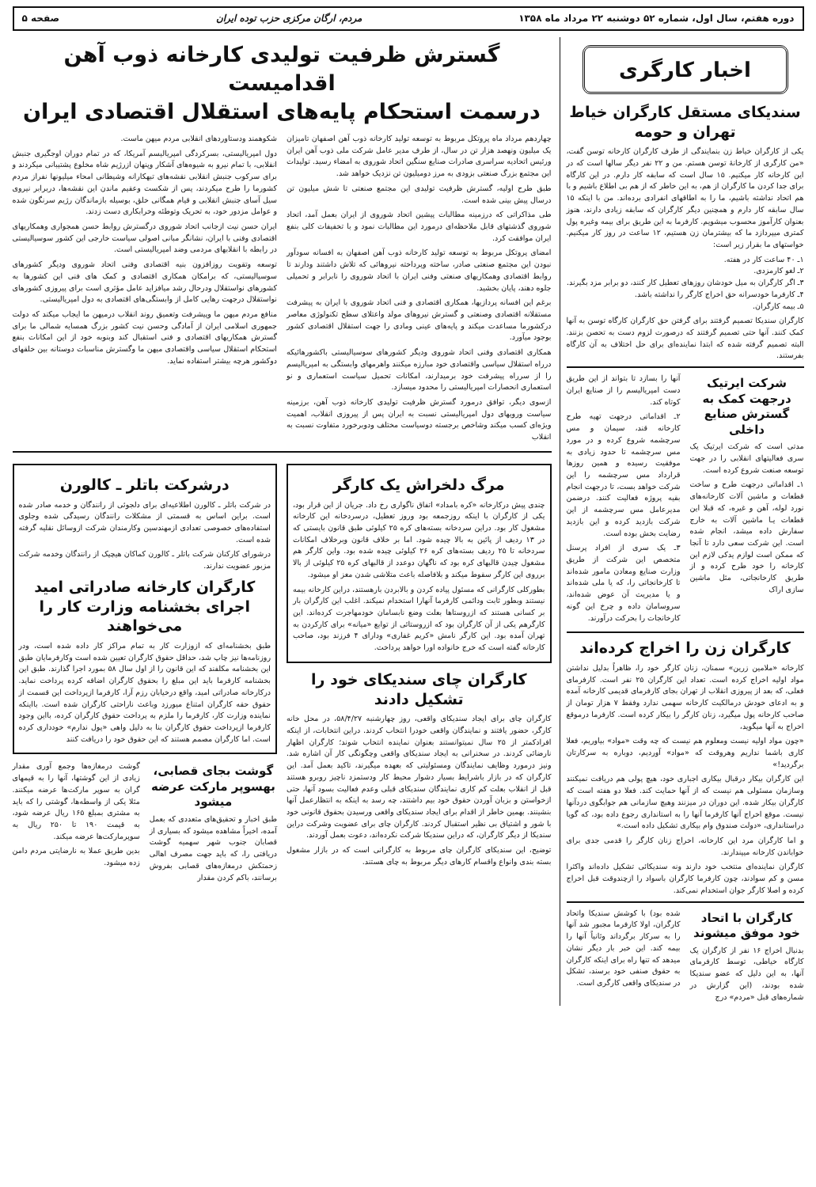دوره هفتم، سال اول، شماره ۵۲ دوشنبه ۲۲ مرداد ماه ۱۳۵۸ مردم، ارگان مرکزی حزب توده ایران صفحه ۵
اخبار کارگری
سندیکای مستقل کارگران خیاط تهران و حومه
یکی از کارگران خیاط زن بنمایندگی از طرف کارگران کارخانه توسن گفت، «من کارگری از کارخانهٔ توسن هستم. من و ۲۲ نفر دیگر سالها است که در این کارخانه کار میکنیم. ۱۵ سال است که سابقه کار دارم. در این کارگاه برای جدا کردن ما کارگران از هم، به این خاطر که از هم بی اطلاع باشیم و با هم اتحاد نداشته باشیم، ما را به اطاقهای انفرادی برده‌اند. من با اینکه ۱۵ سال سابقه کار دارم و همچنین دیگر کارگران که سابقه زیادی دارند، هنوز بعنوان کارآموز محسوب میشویم. کارفرما به این طریق برای بیمه وغیره پول کمتری میپردازد ما که بیشترمان زن هستیم، ۱۲ ساعت در روز کار میکنیم. خواستهای ما بقرار زیر است:
۱ـ ۴۰ ساعت کار در هفته.
۲ـ لغو کارمزدی.
۳ـ اگر کارگران به میل خودشان روزهای تعطیل کار کنند، دو برابر مزد بگیرند.
۴ـ کارفرما خودسرانه حق اخراج کارگر را نداشته باشد.
۵ـ بیمه کارگران.
کارگران سندیکا تصمیم گرفتند برای گرفتن حق کارگران کارگاه توسن به آنها کمک کنند. آنها حتی تصمیم گرفتند که درصورت لزوم دست به تحصن بزنند. البته تصمیم گرفته شده که ابتدا نماینده‌ای برای حل اختلاف به آن کارگاه بفرستند.
شرکت ایرتیک درجهت کمک به گسترش صنایع داخلی
مدتی است که شرکت ایرتیک یک سری فعالیتهای انقلابی را در جهت توسعه صنعت شروع کرده است.
۱ـ اقداماتی درجهت طرح و ساخت قطعات و ماشین آلات کارخانه‌های نورد لوله، آهن و غیره، که قبلا این قطعات یـا ماشین آلات به خارج سفارش داده میشد، انجام شده است. این شرکت سعی دارد تا آنجا که ممکن است لوازم یدکی لازم این کارخانه را خود طرح کرده و از طریق کارخانجاتی، مثل ماشین سازی اراک
آنها را بسازد تا بتواند از این طریق دست امپریالیسم را از صنایع ایران کوتاه کند.
۲ـ اقداماتی درجهت تهیه طرح کارخانه قند، سیمان و مس سرچشمه شروع کرده و در مورد مس سرچشمه تا حدود زیادی به موفقیت رسیده و همین روزها قرارداد مس سرچشمه را این شرکت خواهد بست، تا درجهت انجام بقیه پروژه فعالیت کنند. درضمن مدیرعامل مس سرچشمه از این شرکت بازدید کرده و این بازدید رضایت بخش بوده است.
۳ـ یک سری از افراد پرسنل متخصص این شرکت از طریق وزارت صنایع ومعادن مامور شده‌اند تا کارخانجاتی را، که یا ملی شده‌اند و یا مدیریت آن عوض شده‌اند، سروسامان داده و چرخ این گونه کارخانجات را بحرکت درآورند.
کارگران زن را اخراج کرده‌اند
کارخانه «ملامین زرین» سمنان، زنان کارگر خود را، ظاهراً بدلیل نداشتن مواد اولیه اخراج کرده است. تعداد این کارگران ۲۵ نفر است. کارفرمای فعلی، که بعد از پیروزی انقلاب از تهران بجای کارفرمای قدیمی کارخانه آمده و به ادعای خودش درمالکیت کارخانه سهمی ندارد وفقط ۷ هزار تومان از صاحب کارخانه پول میگیرد، زنان کارگر را بیکار کرده است. کارفرما درموقع اخراج به آنها میگوید،
«چون مواد اولیه نیست ومعلوم هم نیست که چه وقت «مواد» بیاوریم، فعلا کاری باشما نداریم وهروقت که «مواد» آوردیم، دوباره به سرکارتان برگردید!»
این کارگران بیکار درقبال بیکاری اجباری خود، هیچ پولی هم دریافت نمیکنند وسازمان مسئولی هم نیست که از آنها حمایت کند. فعلا دو هفته است که کارگران بیکار شده. این دوران در میزنند وهیچ سازمانی هم جوابگوی دردآنها نیست. موقع اخراج آنها کارفرما آنها را به استانداری رجوع داده بود، که گویا دراستانداری، «دولت صندوق وام بیکاری تشکیل داده است.»
و اما کارگران مرد این کارخانه، اخراج زنان کارگر را قدمی جدی برای خواباندن کارخانه میپندارند.
کارگران نماینده‌ای منتخب خود دارند ونه سندیکائی تشکیل داده‌اند واکثرا مسن و کم سوادند، چون کارفرما کارگران باسواد را ازچندوقت قبل اخراج کرده و اصلا کارگر جوان استخدام نمی‌کند.
کارگران با اتحاد خود موفق میشوند
بدنبال اخراج ۱۶ نفر از کارگران یک کارگاه خیاطی، توسط کارفرمای آنها، به این دلیل که عضو سندیکا شده بودند، (این گزارش در شماره‌های قبل «مردم» درج
شده بود) با کوشش سندیکا واتحاد کارگران، اولا کارفرما مجبور شد آنها را به سرکار برگرداند وثانیاً آنها را بیمه کند. این خبر بار دیگر نشان میدهد که تنها راه برای اینکه کارگران به حقوق صنفی خود برسند، تشکل در سندیکای واقعی کارگری است.
گسترش ظرفیت تولیدی کارخانه ذوب آهن اقدامیست
درسمت استحکام پایه‌های استقلال اقتصادی ایران
چهاردهم مرداد ماه پروتکل مربوط به توسعه تولید کارخانه ذوب آهن اصفهان تامیزان یک میلیون ونهصد هزار تن در سال، از طرف مدیر عامل شرکت ملی ذوب آهن ایران ورئیس اتحادیه سراسری صادرات صنایع سنگین اتحاد شوروی به امضاء رسید. تولیدات این مجتمع بزرگ صنعتی بزودی به مرز دومیلیون تن نزدیک خواهد شد.
طبق طرح اولیه، گسترش ظرفیت تولیدی این مجتمع صنعتی تا شش میلیون تن درسال پیش بینی شده است.
طی مذاکراتی که درزمینه مطالبات پیشین اتحاد شوروی از ایران بعمل آمد، اتحاد شوروی گذشتهای قابل ملاحظه‌ای درمورد این مطالبات نمود و با تخفیفات کلی بنفع ایران موافقت کرد.
امضای پروتکل مربوط به توسعه تولید کارخانه ذوب آهن اصفهان به افسانه سودآور نبودن این مجتمع صنعتی صادر، ساخته وپرداخته نیروهائی که تلاش داشتند ودارند تا روابط اقتصادی وهمکاریهای صنعتی وفنی ایران با اتحاد شوروی را نابرابر و تحمیلی جلوه دهند، پایان بخشید.
برغم این افسانه پردازیها، همکاری اقتصادی و فنی اتحاد شوروی با ایران به پیشرفت مستقلانه اقتصادی وصنعتی و گسترش نیروهای مولد واعتلای سطح تکنولوژی معاصر درکشورما مساعدت میکند و پایه‌های عینی ومادی را جهت استقلال اقتصادی کشور بوجود میآورد.
همکاری اقتصادی وفنی اتحاد شوروی ودیگر کشورهای سوسیالیستی باکشورهائیکه درراه استقلال سیاسی واقتصادی خود مبارزه میکنند واهرمهای وابستگی به امپریالیسم را از سرراه پیشرفت خود برمیدارند، امکانات تحمیل سیاست استعماری و نو استعماری انحصارات امپریالیستی را محدود میسازد.
ازسوی دیگر، توافق درمورد گسترش ظرفیت تولیدی کارخانه ذوب آهن، برزمینه سیاست ورویهای دول امپریالیستی نسبت به ایران پس از پیروزی انقلاب، اهمیت ویژه‌ای کسب میکند وشاخص برجسته دوسیاست مختلف ودوبرخورد متفاوت نسبت به انقلاب
شکوهمند ودستاوردهای انقلابی مردم میهن ماست.
دول امپریالیستی، بسرکردگی امپریالیسم آمریکا، که در تمام دوران اوجگیری جنبش انقلابی، با تمام نیرو به شیوه‌های آشکار وپنهان ازرژیم شاه مخلوع پشتیبانی میکردند و برای سرکوب جنبش انقلابی نقشه‌های تبهکارانه وشیطانی امحاء میلیونها نفراز مردم کشورما را طرح میکردند، پس از شکست وعقیم ماندن این نقشه‌ها، دربرابر نیروی سیل آسای جنبش انقلابی و قیام همگانی خلق، بوسیله بازماندگان رژیم سرنگون شده و عوامل مزدور خود، به تحریک وتوطئه وخرابکاری دست زدند.
ایران حسن نیت ازجانب اتحاد شوروی درگسترش روابط حسن همجواری وهمکاریهای اقتصادی وفنی با ایران، نشانگر مبانی اصولی سیاست خارجی این کشور سوسیالیستی در رابطه با انقلابهای مردمی وضد امپریالیستی است.
توسعه وتقویت روزافزون بنیه اقتصادی وفنی اتحاد شوروی ودیگر کشورهای سوسیالیستی، که برامکان همکاری اقتصادی و کمک های فنی این کشورها به کشورهای نواستقلال ودرحال رشد میافزاید عامل مؤثری است برای پیروزی کشورهای نواستقلال درجهت رهایی کامل از وابستگی‌های اقتصادی به دول امپریالیستی.
منافع مردم میهن ما وپیشرفت وتعمیق روند انقلاب درمیهن ما ایجاب میکند که دولت جمهوری اسلامی ایران از آمادگی وحسن نیت کشور بزرگ همسایه شمالی ما برای گسترش همکاریهای اقتصادی و فنی استقبال کند وبنوبه خود از این امکانات بنفع استحکام استقلال سیاسی واقتصادی میهن ما وگسترش مناسبات دوستانه بین خلقهای دوکشور هرچه بیشتر استفاده نماید.
مرگ دلخراش یک کارگر
چندی پیش درکارخانه «کره بامداد» اتفاق ناگواری رخ داد. جریان از این قرار بود، یکی از کارگران با اینکه روزجمعه بود وروز تعطیل، درسردخانه این کارخانه مشغول کار بود. دراین سردخانه بسته‌های کره ۲۵ کیلوئی طبق قانون بایستی که در ۱۳ ردیف از پائین به بالا چیده شود. اما بر خلاف قانون وبرخلاف امکانات سردخانه تا ۲۵ ردیف بسته‌های کره ۲۶ کیلوئی چیده شده بود. واین کارگر هم مشغول چیدن قالبهای کره بود که ناگهان دوعدد از قالبهای کره ۲۵ کیلوئی از بالا برروی این کارگر سقوط میکند و بلافاصله باعث متلاشی شدن مغز او میشود.
بطورکلی کارگرانی که مسئول پیاده کردن و بالابردن بارهستند، دراین کارخانه بیمه نیستند وبطور ثابت ودائمی کارفرما آنهارا استخدام نمیکند. اغلب این کارگران بار بر کسانی هستند که ازروستاها بعلت وضع نابسامان خودمهاجرت کرده‌اند. این کارگرهم یکی از آن کارگران بود که ازروستائی از توابع «میانه» برای کارکردن به تهران آمده بود. این کارگر نامش «کریم غفاری» ودارای ۴ فرزند بود، صاحب کارخانه گفته است که خرج خانواده اورا خواهد پرداخت.
کارگران چای سندیکای خود را تشکیل دادند
کارگران چای برای ایجاد سندیکای واقعی، روز چهارشنبه ۵۸/۴/۲۷، در محل خانه کارگر، حضور یافتند و نمایندگان واقعی خودرا انتخاب کردند. دراین انتخابات، از اینکه افرادکمتر از ۲۵ سال نمیتوانستند بعنوان نماینده انتخاب شوند؛ کارگران اظهار نارضائی کردند. در سخنرانی به ایجاد سندیکای واقعی وچگونگی کار آن اشاره شد. ونیز درمورد وظایف نمایندگان ومسئولیتی که بعهده میگیرند، تاکید بعمل آمد. این کارگران که در بازار باشرایط بسیار دشوار محیط کار ودستمزد ناچیز روبرو هستند قبل از انقلاب بعلت کم کاری نمایندگان سندیکای قبلی وعدم فعالیت بسود آنها، حتی ازخواستن و بزبان آوردن حقوق خود بیم داشتند، چه رسد به اینکه به انتظارعمل آنها بنشینند. بهمین خاطر از اقدام برای ایجاد سندیکای واقعی ورسیدن بحقوق قانونی خود با شور و اشتیاق بی نظیر استقبال کردند. کارگران چای برای عضویت وشرکت دراین سندیکا از دیگر کارگران، که دراین سندیکا شرکت نکرده‌اند، دعوت بعمل آوردند.
توضیح، این سندیکای کارگران چای مربوط به کارگرانی است که در بازار مشغول بسته بندی وانواع واقسام کارهای دیگر مربوط به چای هستند.
درشرکت باتلر ـ کالورن
در شرکت باتلر ـ کالورن اطلاعیه‌ای برای دلجوئی از رانندگان و خدمه صادر شده است. براین اساس به قسمتی از مشکلات رانندگان رسیدگی شده وجلوی استفاده‌های خصوصی تعدادی ازمهندسین وکارمندان شرکت ازوسائل نقلیه گرفته شده است.
درشورای کارکنان شرکت باتلر ـ کالورن کماکان هیچیک از رانندگان وخدمه شرکت مزبور عضویت ندارند.
کارگران کارخانه صادراتی امید اجرای بخشنامه وزارت کار را می‌خواهند
طبق بخشنامه‌ای که ازوزارت کار به تمام مراکز کار داده شده است، ودر روزنامه‌ها نیز چاپ شد، حداقل حقوق کارگران تعیین شده است وکارفرمایان طبق این بخشنامه مکلفند که این قانون را از اول سال ۵۸ بمورد اجرا گذارند. طبق این بخشنامه کارفرما باید این مبلغ را بحقوق کارگران اضافه کرده پرداخت نماید. درکارخانه صادراتی امید، واقع درخیابان رزم آرا، کارفرما ازپرداخت این قسمت از حقوق حقه کارگران امتناع میورزد وباعث ناراحتی کارگران شده است. بااینکه نماینده وزارت کار، کارفرما را ملزم به پرداخت حقوق کارگران کرده، بااین وجود کارفرما ازپرداخت حقوق کارگران بنا به دلیل واهی «پول ندارم» خودداری کرده است. اما کارگران مصمم هستند که این حقوق خود را دریافت کنند
گوشت بجای قصابی، بهسوپر مارکت عرضه میشود
طبق اخبار و تحقیق‌های متعددی که بعمل آمده، اخیراً مشاهده میشود که بسیاری از قصابان جنوب شهر سهمیه گوشت دریافتی را، که باید جهت مصرف اهالی زحمتکش درمغازه‌های قصابی بفروش برسانند، باکم کردن مقدار
گوشت درمغازه‌ها وجمع آوری مقدار زیادی از این گوشتها، آنها را به قیمهای گران به سوپر مارکت‌ها عرضه میکنند. مثلا یکی از واسطه‌ها، گوشتی را که باید به مشتری بمبلغ ۱۶۵ ریال عرضه شود، به قیمت ۱۹۰ تا ۲۵۰ ریال به سوپرمارکت‌ها عرضه میکند.
بدین طریق عملا به نارضایتی مردم دامن زده میشود.